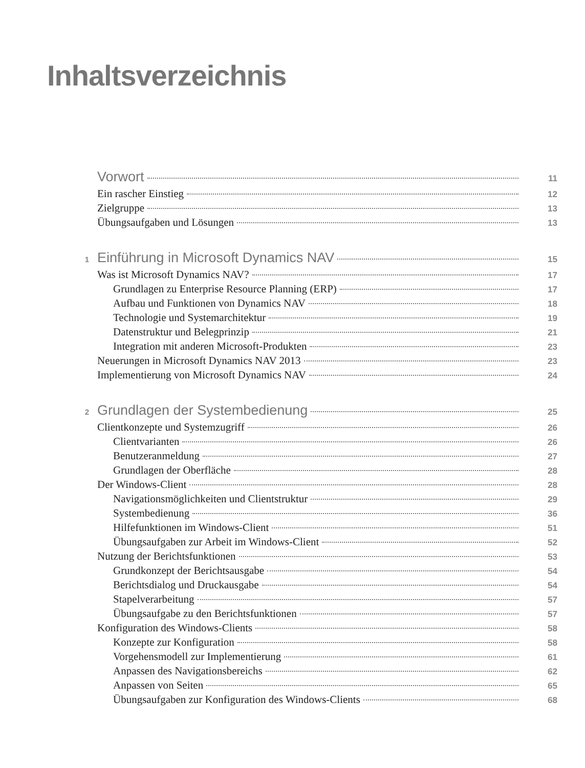Inhaltsverzeichnis
Vorwort 11
Ein rascher Einstieg 12
Zielgruppe 13
Übungsaufgaben und Lösungen 13
1 Einführung in Microsoft Dynamics NAV 15
Was ist Microsoft Dynamics NAV? 17
Grundlagen zu Enterprise Resource Planning (ERP) 17
Aufbau und Funktionen von Dynamics NAV 18
Technologie und Systemarchitektur 19
Datenstruktur und Belegprinzip 21
Integration mit anderen Microsoft-Produkten 23
Neuerungen in Microsoft Dynamics NAV 2013 23
Implementierung von Microsoft Dynamics NAV 24
2 Grundlagen der Systembedienung 25
Clientkonzepte und Systemzugriff 26
Clientvarianten 26
Benutzeranmeldung 27
Grundlagen der Oberfläche 28
Der Windows-Client 28
Navigationsmöglichkeiten und Clientstruktur 29
Systembedienung 36
Hilfefunktionen im Windows-Client 51
Übungsaufgaben zur Arbeit im Windows-Client 52
Nutzung der Berichtsfunktionen 53
Grundkonzept der Berichtsausgabe 54
Berichtsdialog und Druckausgabe 54
Stapelverarbeitung 57
Übungsaufgabe zu den Berichtsfunktionen 57
Konfiguration des Windows-Clients 58
Konzepte zur Konfiguration 58
Vorgehensmodell zur Implementierung 61
Anpassen des Navigationsbereichs 62
Anpassen von Seiten 65
Übungsaufgaben zur Konfiguration des Windows-Clients 68